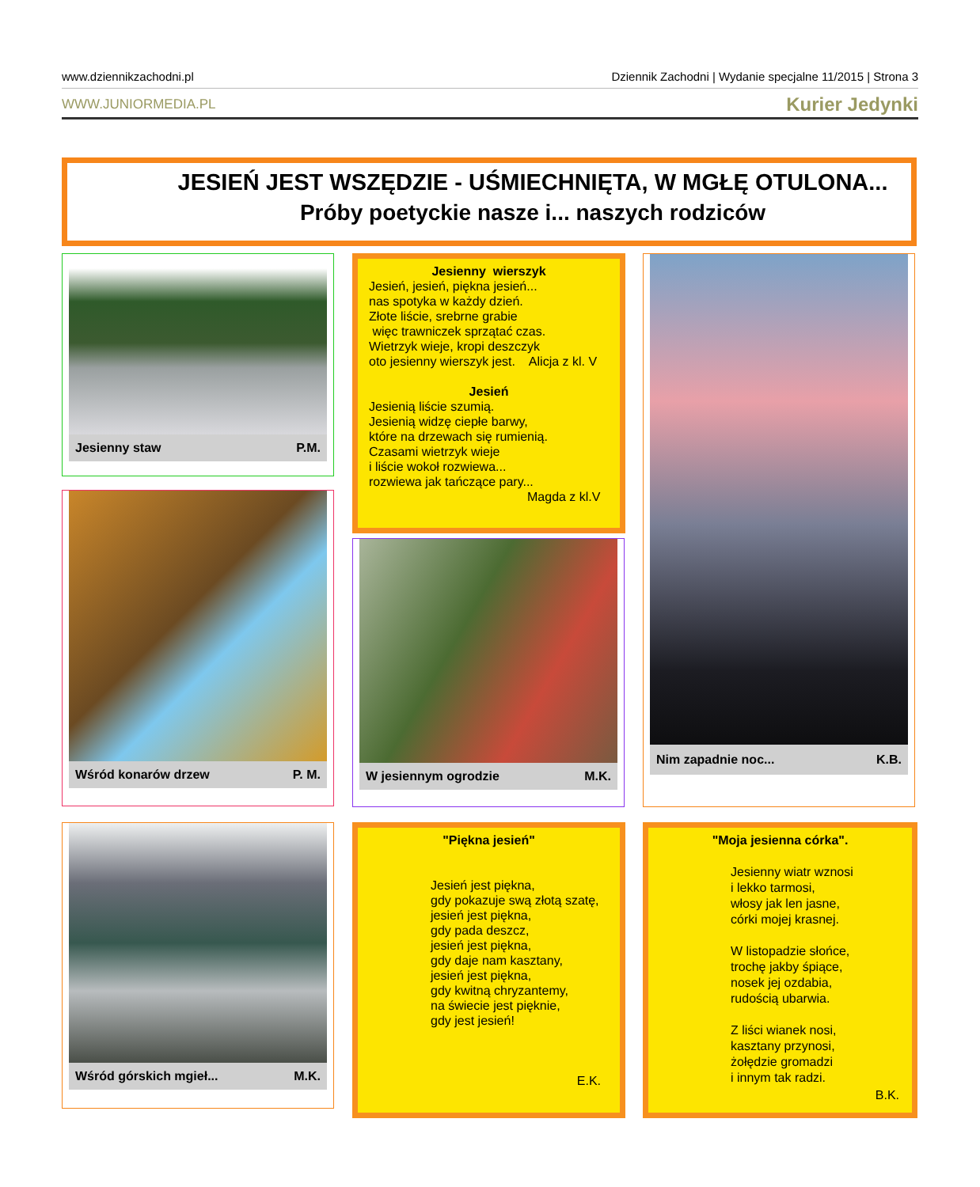www.dziennikzachodni.pl Dziennik Zachodni | Wydanie specjalne 11/2015 | Strona 3
WWW.JUNIORMEDIA.PL Kurier Jedynki
JESIEŃ JEST WSZĘDZIE - UŚMIECHNIĘTA, W MGŁĘ OTULONA...
Próby poetyckie nasze i... naszych rodziców
Jesienny staw P.M.
Wśród konarów drzew P. M.
Jesienny wierszyk
Jesień, jesień, piękna jesień...
nas spotyka w każdy dzień.
Złote liście, srebrne grabie
więc trawniczek sprzątać czas.
Wietrzyk wieje, kropi deszczyk
oto jesienny wierszyk jest. Alicja z kl. V
Jesień
Jesienią liście szumią.
Jesienią widzę ciepłe barwy,
które na drzewach się rumienią.
Czasami wietrzyk wieje
i liście wokoł rozwiewa...
rozwiewa jak tańczące pary...
Magda z kl.V
W jesiennym ogrodzie M.K.
Nim zapadnie noc... K.B.
Wśród górskich mgieł... M.K.
"Piękna jesień"
Jesień jest piękna,
gdy pokazuje swą złotą szatę,
jesień jest piękna,
gdy pada deszcz,
jesień jest piękna,
gdy daje nam kasztany,
jesień jest piękna,
gdy kwitną chryzantemy,
na świecie jest pięknie,
gdy jest jesień!
E.K.
"Moja jesienna córka".
Jesienny wiatr wznosi
i lekko tarmosi,
włosy jak len jasne,
córki mojej krasnej.
W listopadzie słońce,
trochę jakby śpiące,
nosek jej ozdabia,
rudością ubarwia.
Z liści wianek nosi,
kasztany przynosi,
żołędzie gromadzi
i innym tak radzi.
B.K.